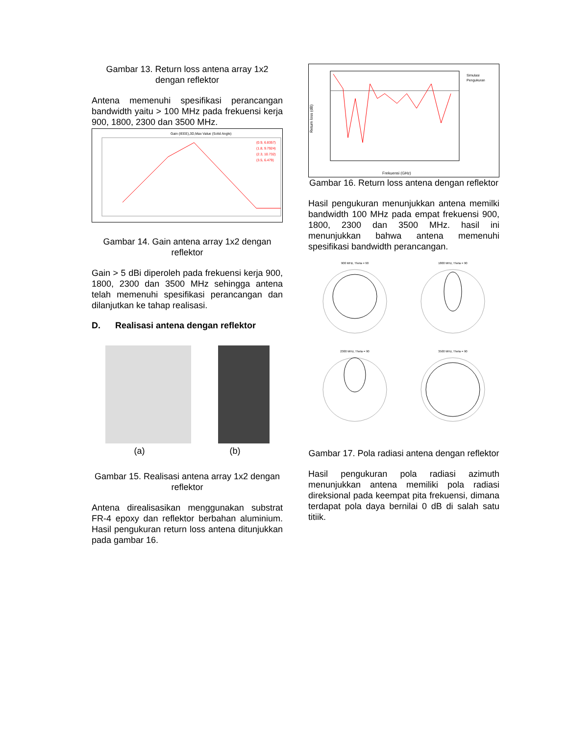Gambar 13. Return loss antena array 1x2 dengan reflektor
Antena memenuhi spesifikasi perancangan bandwidth yaitu > 100 MHz pada frekuensi kerja 900, 1800, 2300 dan 3500 MHz.
Gain (IEEE),3D,Max Value (Solid Angle)
(0.9, 6.8357)
(1.8, 9.7924)
(2.3, 10.732)
(3.5, 6.479)
Gambar 14. Gain antena array 1x2 dengan reflektor
Gain > 5 dBi diperoleh pada frekuensi kerja 900, 1800, 2300 dan 3500 MHz sehingga antena telah memenuhi spesifikasi perancangan dan dilanjutkan ke tahap realisasi.
D. Realisasi antena dengan reflektor
(a) (b)
Gambar 15. Realisasi antena array 1x2 dengan reflektor
Antena direalisasikan menggunakan substrat FR-4 epoxy dan reflektor berbahan aluminium. Hasil pengukuran return loss antena ditunjukkan pada gambar 16.
Return loss (dB)
Simulasi
Pengukuran
Frekuensi (GHz)
Gambar 16. Return loss antena dengan reflektor
Hasil pengukuran menunjukkan antena memilki bandwidth 100 MHz pada empat frekuensi 900, 1800, 2300 dan 3500 MHz. hasil ini menunjukkan bahwa antena memenuhi spesifikasi bandwidth perancangan.
900 MHz, Theta = 90
1800 MHz, Theta = 90
2300 MHz, Theta = 90
3500 MHz, Theta = 90
Gambar 17. Pola radiasi antena dengan reflektor
Hasil pengukuran pola radiasi azimuth menunjukkan antena memiliki pola radiasi direksional pada keempat pita frekuensi, dimana terdapat pola daya bernilai 0 dB di salah satu titiik.